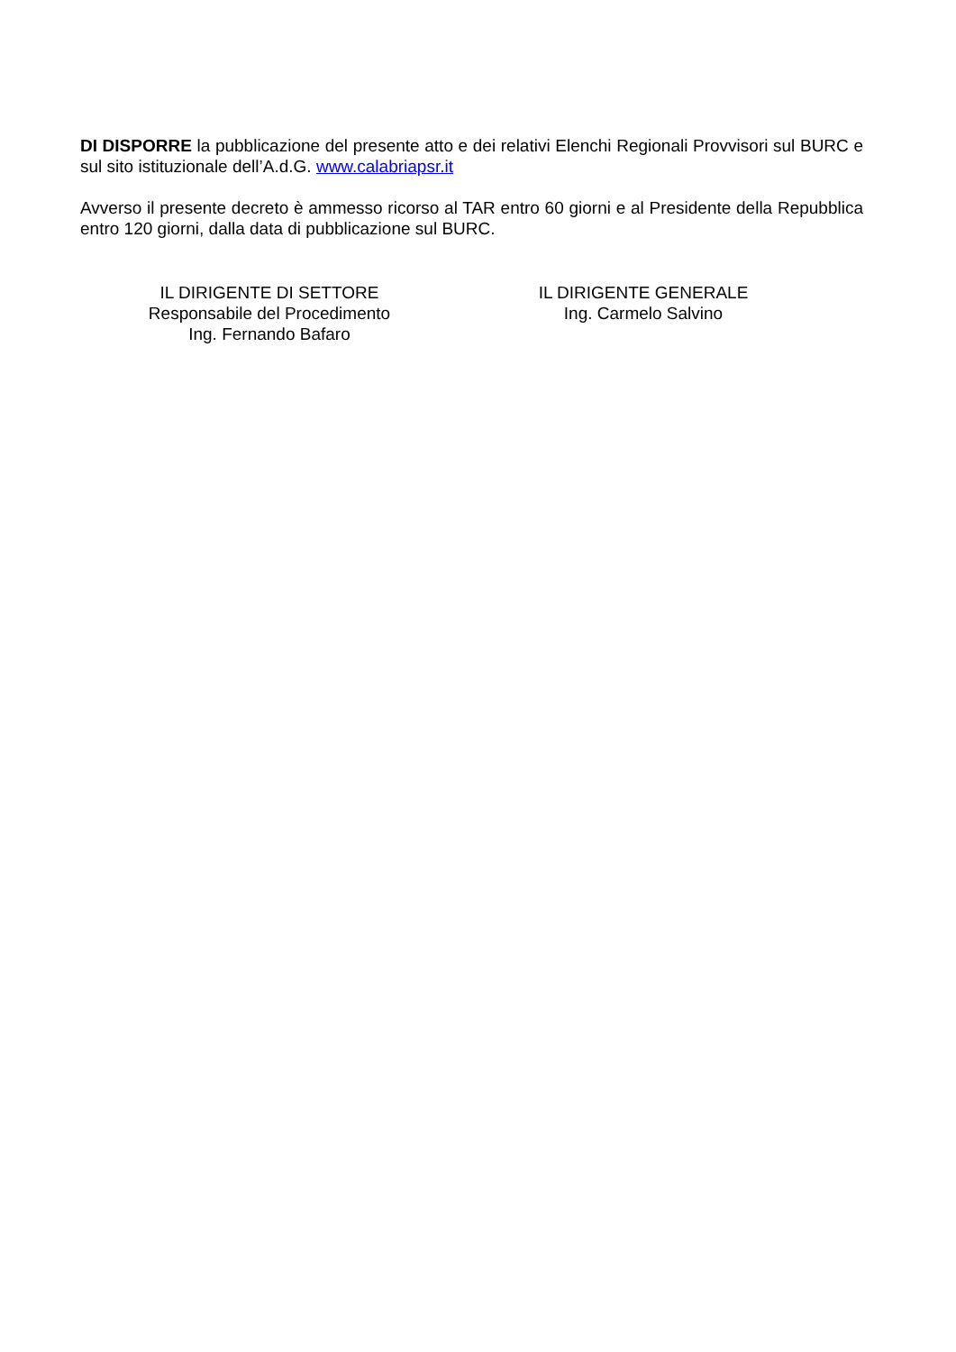DI DISPORRE la pubblicazione del presente atto e dei relativi Elenchi Regionali Provvisori sul BURC e sul sito istituzionale dell’A.d.G. www.calabriapsr.it
Avverso il presente decreto è ammesso ricorso al TAR entro 60 giorni e al Presidente della Repubblica entro 120 giorni, dalla data di pubblicazione sul BURC.
IL DIRIGENTE DI SETTORE
Responsabile del Procedimento
Ing. Fernando Bafaro
IL DIRIGENTE GENERALE
Ing. Carmelo Salvino